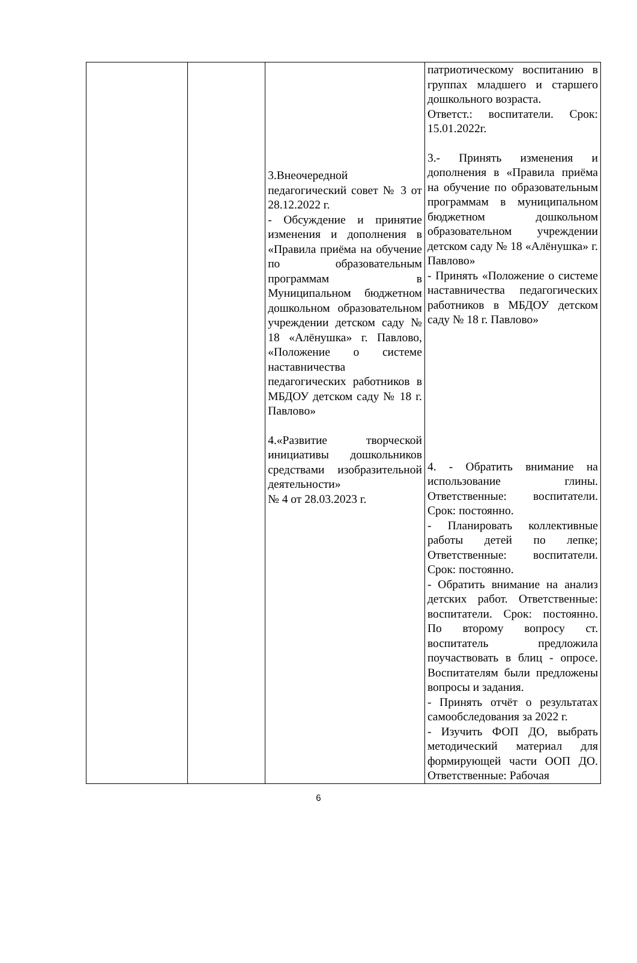| | | 3.Внеочередной педагогический совет № 3 от 28.12.2022 г. - Обсуждение и принятие изменения и дополнения в «Правила приёма на обучение по образовательным программам в Муниципальном бюджетном дошкольном образовательном учреждении детском саду № 18 «Алёнушка» г. Павлово, «Положение о системе наставничества педагогических работников в МБДОУ детском саду № 18 г. Павлово» 4.«Развитие творческой инициативы дошкольников средствами изобразительной деятельности» № 4 от 28.03.2023 г. | патриотическому воспитанию в группах младшего и старшего дошкольного возраста. Ответст.: воспитатели. Срок: 15.01.2022г. 3.- Принять изменения и дополнения в «Правила приёма на обучение по образовательным программам в муниципальном бюджетном дошкольном образовательном учреждении детском саду № 18 «Алёнушка» г. Павлово» - Принять «Положение о системе наставничества педагогических работников в МБДОУ детском саду № 18 г. Павлово» 4. - Обратить внимание на использование глины. Ответственные: воспитатели. Срок: постоянно. - Планировать коллективные работы детей по лепке; Ответственные: воспитатели. Срок: постоянно. - Обратить внимание на анализ детских работ. Ответственные: воспитатели. Срок: постоянно. По второму вопросу ст. воспитатель предложила поучаствовать в блиц - опросе. Воспитателям были предложены вопросы и задания. - Принять отчёт о результатах самообследования за 2022 г. - Изучить ФОП ДО, выбрать методический материал для формирующей части ООП ДО. Ответственные: Рабочая |
6